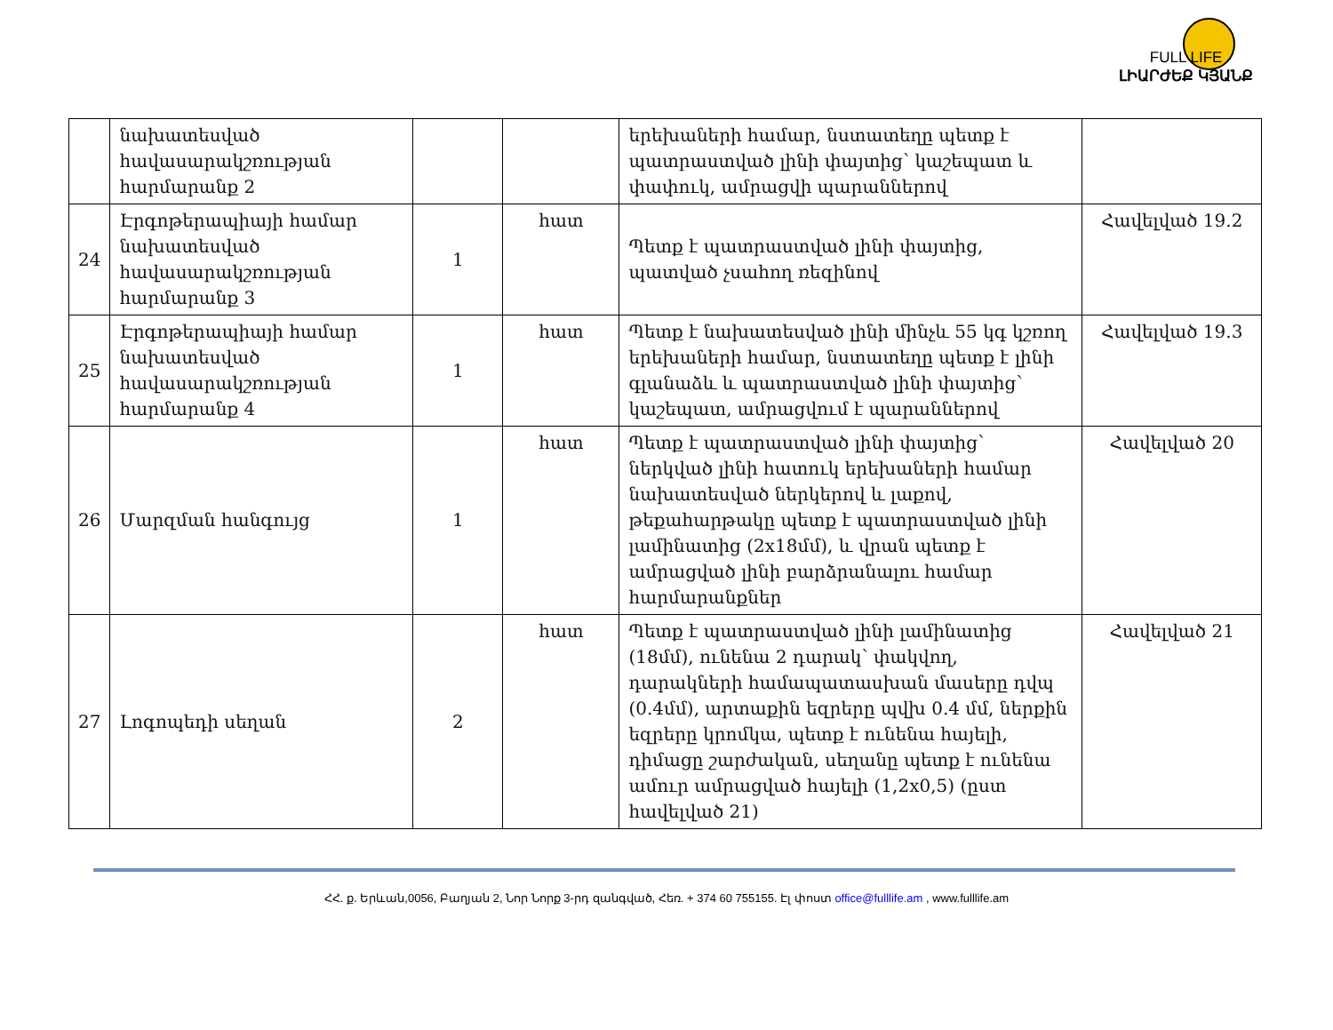FULL LIFE
ԼԻԱՐԺԵՔ ԿՅԱՆՔ
| | նախատեսված հավասարակշռության հարմարանք 2 | | | երեխաների համար, նստատեղը պետք է պատրաստված լինի փայտից՝ կաշեպատ և փափուկ, ամրացվի պարաններով | |
| 24 | Էրգոթերապիայի համար նախատեսված հավասարակշռության հարմարանք 3 | 1 | հատ | Պետք է պատրաստված լինի փայտից, պատված չսահող ռեզինով | Հավելված 19.2 |
| 25 | Էրգոթերապիայի համար նախատեսված հավասարակշռության հարմարանք 4 | 1 | հատ | Պետք է նախատեսված լինի մինչև 55 կգ կշռող երեխաների համար, նստատեղը պետք է լինի գլանաձև և պատրաստված լինի փայտից՝ կաշեպատ, ամրացվում է պարաններով | Հավելված 19.3 |
| 26 | Մարզման հանգույց | 1 | հատ | Պետք է պատրաստված լինի փայտից՝ ներկված լինի հատուկ երեխաների համար նախատեսված ներկերով և լաքով, թեքահարթակը պետք է պատրաստված լինի լամինատից (2x18մմ), և վրան պետք է ամրացված լինի բարձրանալու համար հարմարանքներ | Հավելված 20 |
| 27 | Լոգոպեդի սեղան | 2 | հատ | Պետք է պատրաստված լինի լամինատից (18մմ), ունենա 2 դարակ՝ փակվող, դարակների համապատասխան մասերը դվպ (0.4մմ), արտաքին եզրերը պվխ 0.4 մմ, ներքին եզրերը կրոմկա, պետք է ունենա հայելի, դիմացը շարժական, սեղանը պետք է ունենա ամուր ամրացված հայելի (1,2x0,5) (ըստ հավելված 21) | Հավելված 21 |
ՀՀ. ք. Երևան,0056, Բաղյան 2, Նոր Նորք 3-րդ զանգված, Հեռ. + 374 60 755155. Էլ փոստ office@fulllife.am , www.fulllife.am